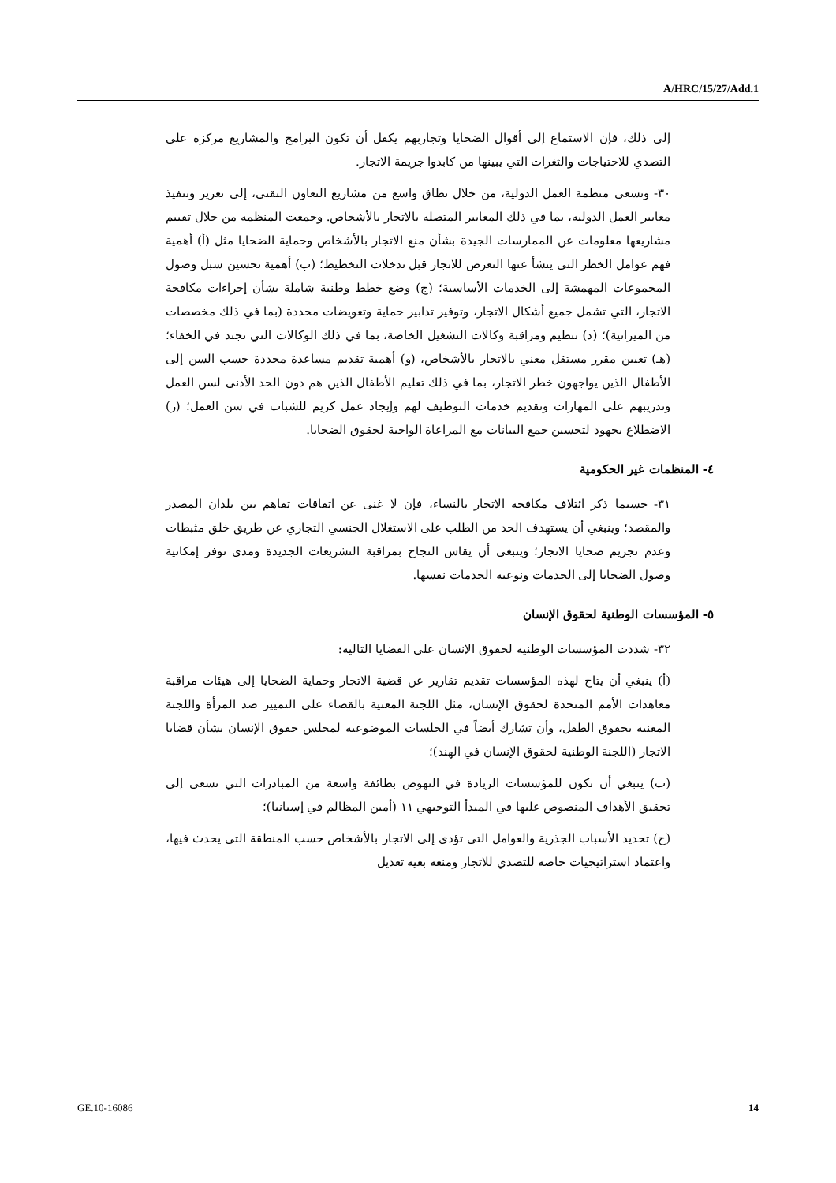A/HRC/15/27/Add.1
إلى ذلك، فإن الاستماع إلى أقوال الضحايا وتجاربهم يكفل أن تكون البرامج والمشاريع مركزة على التصدي للاحتياجات والثغرات التي يبينها من كابدوا جريمة الاتجار.
٣٠- وتسعى منظمة العمل الدولية، من خلال نطاق واسع من مشاريع التعاون التقني، إلى تعزيز وتنفيذ معايير العمل الدولية، بما في ذلك المعايير المتصلة بالاتجار بالأشخاص. وجمعت المنظمة من خلال تقييم مشاريعها معلومات عن الممارسات الجيدة بشأن منع الاتجار بالأشخاص وحماية الضحايا مثل (أ) أهمية فهم عوامل الخطر التي ينشأ عنها التعرض للاتجار قبل تدخلات التخطيط؛ (ب) أهمية تحسين سبل وصول المجموعات المهمشة إلى الخدمات الأساسية؛ (ج) وضع خطط وطنية شاملة بشأن إجراءات مكافحة الاتجار، التي تشمل جميع أشكال الاتجار، وتوفير تدابير حماية وتعويضات محددة (بما في ذلك مخصصات من الميزانية)؛ (د) تنظيم ومراقبة وكالات التشغيل الخاصة، بما في ذلك الوكالات التي تجند في الخفاء؛ (هـ) تعيين مقرر مستقل معني بالاتجار بالأشخاص، (و) أهمية تقديم مساعدة محددة حسب السن إلى الأطفال الذين يواجهون خطر الاتجار، بما في ذلك تعليم الأطفال الذين هم دون الحد الأدنى لسن العمل وتدريبهم على المهارات وتقديم خدمات التوظيف لهم وإيجاد عمل كريم للشباب في سن العمل؛ (ز) الاضطلاع بجهود لتحسين جمع البيانات مع المراعاة الواجبة لحقوق الضحايا.
٤- المنظمات غير الحكومية
٣١- حسبما ذكر ائتلاف مكافحة الاتجار بالنساء، فإن لا غنى عن اتفاقات تفاهم بين بلدان المصدر والمقصد؛ وينبغي أن يستهدف الحد من الطلب على الاستغلال الجنسي التجاري عن طريق خلق مثبطات وعدم تجريم ضحايا الاتجار؛ وينبغي أن يقاس النجاح بمراقبة التشريعات الجديدة ومدى توفر إمكانية وصول الضحايا إلى الخدمات ونوعية الخدمات نفسها.
٥- المؤسسات الوطنية لحقوق الإنسان
٣٢- شددت المؤسسات الوطنية لحقوق الإنسان على القضايا التالية:
(أ) ينبغي أن يتاح لهذه المؤسسات تقديم تقارير عن قضية الاتجار وحماية الضحايا إلى هيئات مراقبة معاهدات الأمم المتحدة لحقوق الإنسان، مثل اللجنة المعنية بالقضاء على التمييز ضد المرأة واللجنة المعنية بحقوق الطفل، وأن تشارك أيضاً في الجلسات الموضوعية لمجلس حقوق الإنسان بشأن قضايا الاتجار (اللجنة الوطنية لحقوق الإنسان في الهند)؛
(ب) ينبغي أن تكون للمؤسسات الريادة في النهوض بطائفة واسعة من المبادرات التي تسعى إلى تحقيق الأهداف المنصوص عليها في المبدأ التوجيهي ١١ (أمين المظالم في إسبانيا)؛
(ج) تحديد الأسباب الجذرية والعوامل التي تؤدي إلى الاتجار بالأشخاص حسب المنطقة التي يحدث فيها، واعتماد استراتيجيات خاصة للتصدي للاتجار ومنعه بغية تعديل
GE.10-16086 14